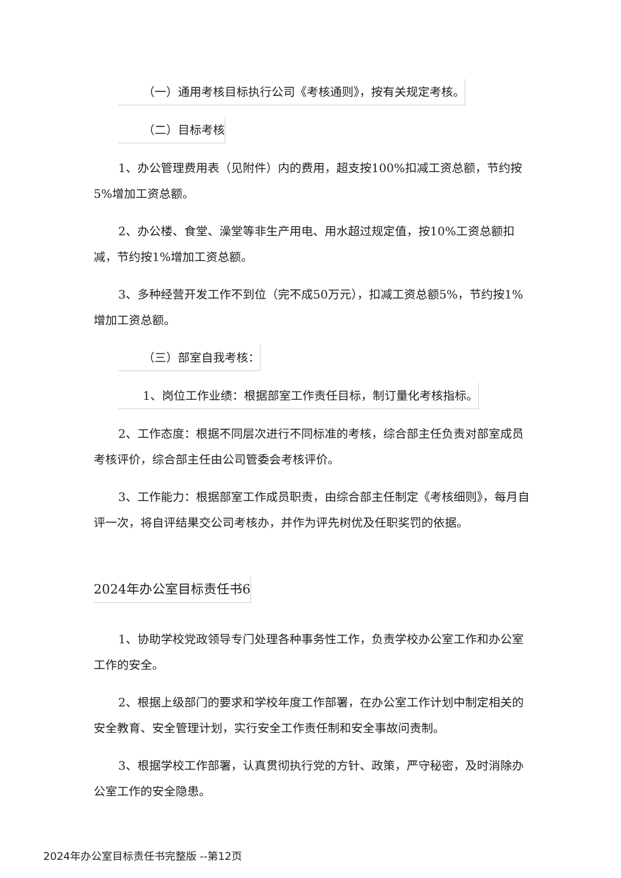（一）通用考核目标执行公司《考核通则》，按有关规定考核。
（二）目标考核
1、办公管理费用表（见附件）内的费用，超支按100%扣减工资总额，节约按5%增加工资总额。
2、办公楼、食堂、澡堂等非生产用电、用水超过规定值，按10%工资总额扣减，节约按1%增加工资总额。
3、多种经营开发工作不到位（完不成50万元），扣减工资总额5%，节约按1%增加工资总额。
（三）部室自我考核：
1、岗位工作业绩：根据部室工作责任目标，制订量化考核指标。
2、工作态度：根据不同层次进行不同标准的考核，综合部主任负责对部室成员考核评价，综合部主任由公司管委会考核评价。
3、工作能力：根据部室工作成员职责，由综合部主任制定《考核细则》，每月自评一次，将自评结果交公司考核办，并作为评先树优及任职奖罚的依据。
2024年办公室目标责任书6
1、协助学校党政领导专门处理各种事务性工作，负责学校办公室工作和办公室工作的安全。
2、根据上级部门的要求和学校年度工作部署，在办公室工作计划中制定相关的安全教育、安全管理计划，实行安全工作责任制和安全事故问责制。
3、根据学校工作部署，认真贯彻执行党的方针、政策，严守秘密，及时消除办公室工作的安全隐患。
2024年办公室目标责任书完整版 --第12页